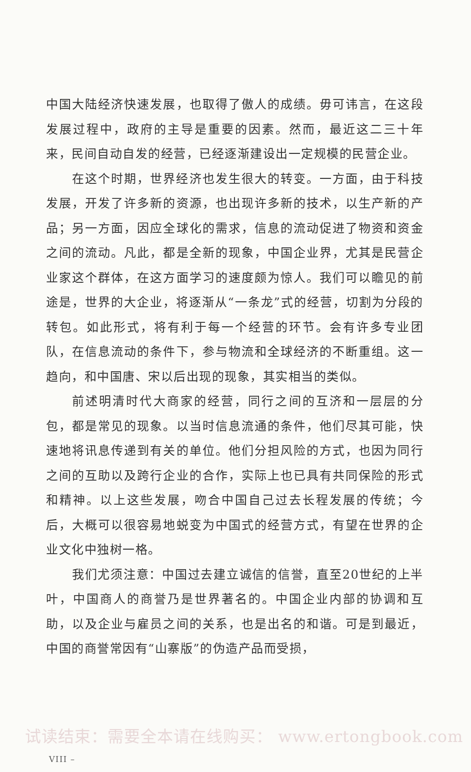中国大陆经济快速发展，也取得了傲人的成绩。毋可讳言，在这段发展过程中，政府的主导是重要的因素。然而，最近这二三十年来，民间自动自发的经营，已经逐渐建设出一定规模的民营企业。
在这个时期，世界经济也发生很大的转变。一方面，由于科技发展，开发了许多新的资源，也出现许多新的技术，以生产新的产品；另一方面，因应全球化的需求，信息的流动促进了物资和资金之间的流动。凡此，都是全新的现象，中国企业界，尤其是民营企业家这个群体，在这方面学习的速度颇为惊人。我们可以瞻见的前途是，世界的大企业，将逐渐从“一条龙”式的经营，切割为分段的转包。如此形式，将有利于每一个经营的环节。会有许多专业团队，在信息流动的条件下，参与物流和全球经济的不断重组。这一趋向，和中国唐、宋以后出现的现象，其实相当的类似。
前述明清时代大商家的经营，同行之间的互济和一层层的分包，都是常见的现象。以当时信息流通的条件，他们尽其可能，快速地将讯息传递到有关的单位。他们分担风险的方式，也因为同行之间的互助以及跨行企业的合作，实际上也已具有共同保险的形式和精神。以上这些发展，吻合中国自己过去长程发展的传统；今后，大概可以很容易地蜕变为中国式的经营方式，有望在世界的企业文化中独树一格。
我们尤须注意：中国过去建立诚信的信誉，直至20世纪的上半叶，中国商人的商誉乃是世界著名的。中国企业内部的协调和互助，以及企业与雇员之间的关系，也是出名的和谐。可是到最近，中国的商誉常因有“山寨版”的伪造产品而受损，
试读结束：需要全本请在线购买： www.ertongbook.com
VIII –